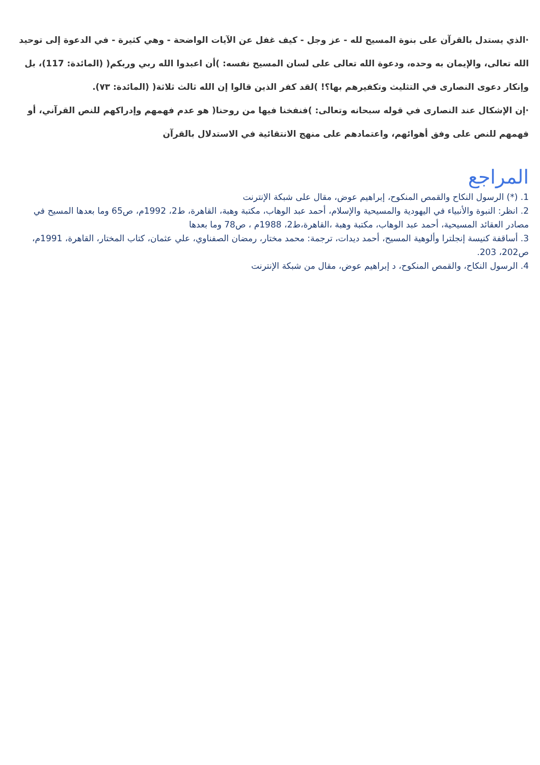·الذي يستدل بالقرآن على بنوة المسيح لله - عز وجل - كيف غفل عن الآيات الواضحة - وهي كثيرة - في الدعوة إلى توحيد الله تعالى، والإيمان به وحده، ودعوة الله تعالى على لسان المسيح نفسه: )أن اعبدوا الله ربي وربكم( (المائدة: 117)، بل وإنكار دعوى النصارى في التثليث وتكفيرهم بها؟! )لقد كفر الذين قالوا إن الله ثالث ثلاثة( (المائدة: ٧٣).
·إن الإشكال عند النصارى في قوله سبحانه وتعالى: )فنفخنا فيها من روحنا( هو عدم فهمهم وإدراكهم للنص القرآني، أو فهمهم للنص على وفق أهوائهم، واعتمادهم على منهج الانتقائية في الاستدلال بالقرآن
المراجع
1. (*) الرسول النكاح والقمص المنكوح، إبراهيم عوض، مقال على شبكة الإنترنت
2. انظر: النبوة والأنبياء في اليهودية والمسيحية والإسلام، أحمد عبد الوهاب، مكتبة وهبة، القاهرة، ط2، 1992م، ص65 وما بعدها المسيح في مصادر العقائد المسيحية، أحمد عبد الوهاب، مكتبة وهبة ،القاهرة،ط2، 1988م ، ص78 وما بعدها
3. أساقفة كنيسة إنجلترا وألوهية المسيح، أحمد ديدات، ترجمة: محمد مختار، رمضان الصفناوي، علي عثمان، كتاب المختار، القاهرة، 1991م، ص202، 203.
4. الرسول النكاح، والقمص المنكوح، د إبراهيم عوض، مقال من شبكة الإنترنت